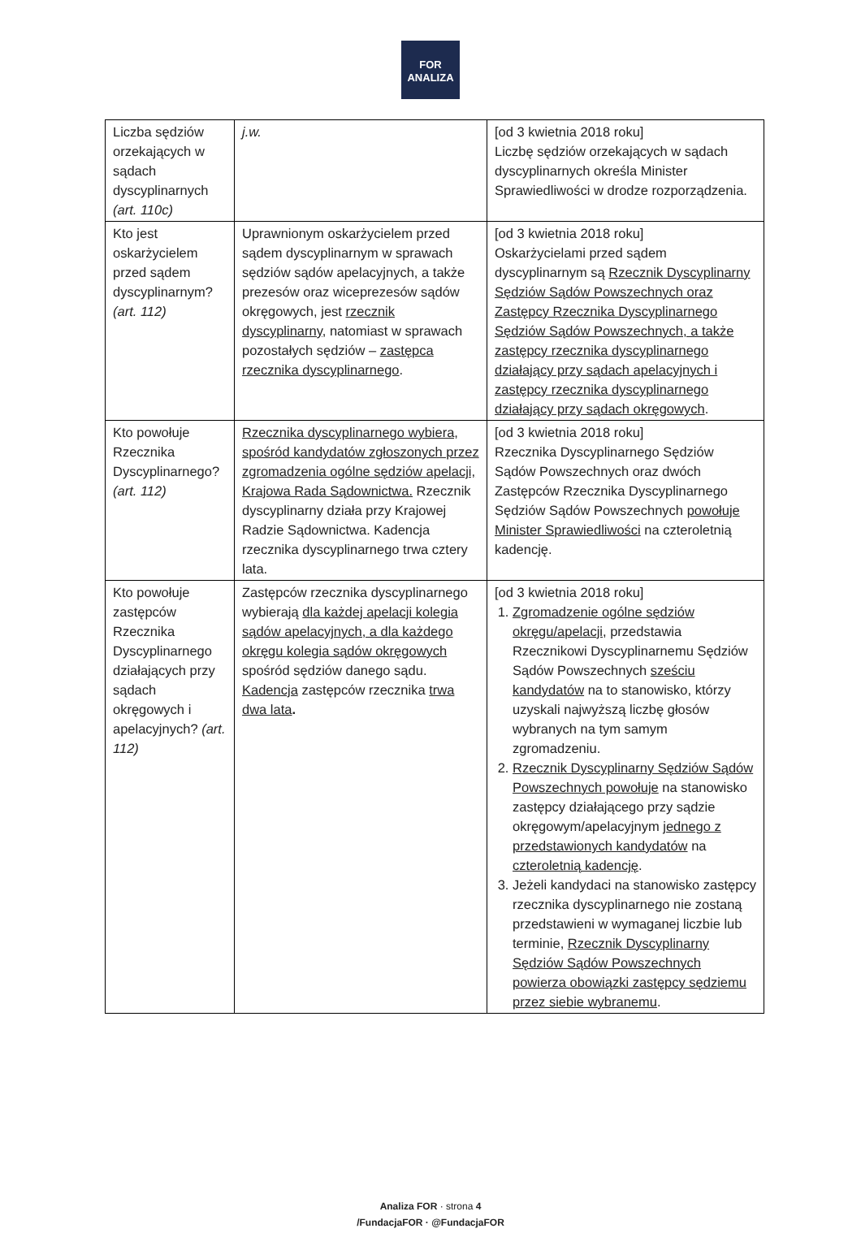FOR
ANALIZA
| Liczba sędziów orzekających w sądach dyscyplinarnych (art. 110c) | j.w. | [od 3 kwietnia 2018 roku] Liczbę sędziów orzekających w sądach dyscyplinarnych określa Minister Sprawiedliwości w drodze rozporządzenia. |
| Kto jest oskarżycielem przed sądem dyscyplinarnym? (art. 112) | Uprawnionym oskarżycielem przed sądem dyscyplinarnym w sprawach sędziów sądów apelacyjnych, a także prezesów oraz wiceprezesów sądów okręgowych, jest rzecznik dyscyplinarny , natomiast w sprawach pozostałych sędziów – zastępca rzecznika dyscyplinarnego . | [od 3 kwietnia 2018 roku] Oskarżycielami przed sądem dyscyplinarnym są Rzecznik Dyscyplinarny Sędziów Sądów Powszechnych oraz Zastępcy Rzecznika Dyscyplinarnego Sędziów Sądów Powszechnych, a także zastępcy rzecznika dyscyplinarnego działający przy sądach apelacyjnych i zastępcy rzecznika dyscyplinarnego działający przy sądach okręgowych . |
| Kto powołuje Rzecznika Dyscyplinarnego? (art. 112) | Rzecznika dyscyplinarnego wybiera, spośród kandydatów zgłoszonych przez zgromadzenia ogólne sędziów apelacji, Krajowa Rada Sądownictwa. Rzecznik dyscyplinarny działa przy Krajowej Radzie Sądownictwa. Kadencja rzecznika dyscyplinarnego trwa cztery lata. | [od 3 kwietnia 2018 roku] Rzecznika Dyscyplinarnego Sędziów Sądów Powszechnych oraz dwóch Zastępców Rzecznika Dyscyplinarnego Sędziów Sądów Powszechnych powołuje Minister Sprawiedliwości na czteroletnią kadencję. |
| Kto powołuje zastępców Rzecznika Dyscyplinarnego działających przy sądach okręgowych i apelacyjnych? (art. 112) | Zastępców rzecznika dyscyplinarnego wybierają dla każdej apelacji kolegia sądów apelacyjnych, a dla każdego okręgu kolegia sądów okręgowych spośród sędziów danego sądu. Kadencja zastępców rzecznika trwa dwa lata . | [od 3 kwietnia 2018 roku] 1. Zgromadzenie ogólne sędziów okręgu/apelacji , przedstawia Rzecznikowi Dyscyplinarnemu Sędziów Sądów Powszechnych sześciu kandydatów na to stanowisko, którzy uzyskali najwyższą liczbę głosów wybranych na tym samym zgromadzeniu. 2. Rzecznik Dyscyplinarny Sędziów Sądów Powszechnych powołuje na stanowisko zastępcy działającego przy sądzie okręgowym/apelacyjnym jednego z przedstawionych kandydatów na czteroletnią kadencję . 3. Jeżeli kandydaci na stanowisko zastępcy rzecznika dyscyplinarnego nie zostaną przedstawieni w wymaganej liczbie lub terminie, Rzecznik Dyscyplinarny Sędziów Sądów Powszechnych powierza obowiązki zastępcy sędziemu przez siebie wybranemu . |
Analiza FOR · strona 4
/FundacjaFOR · @FundacjaFOR